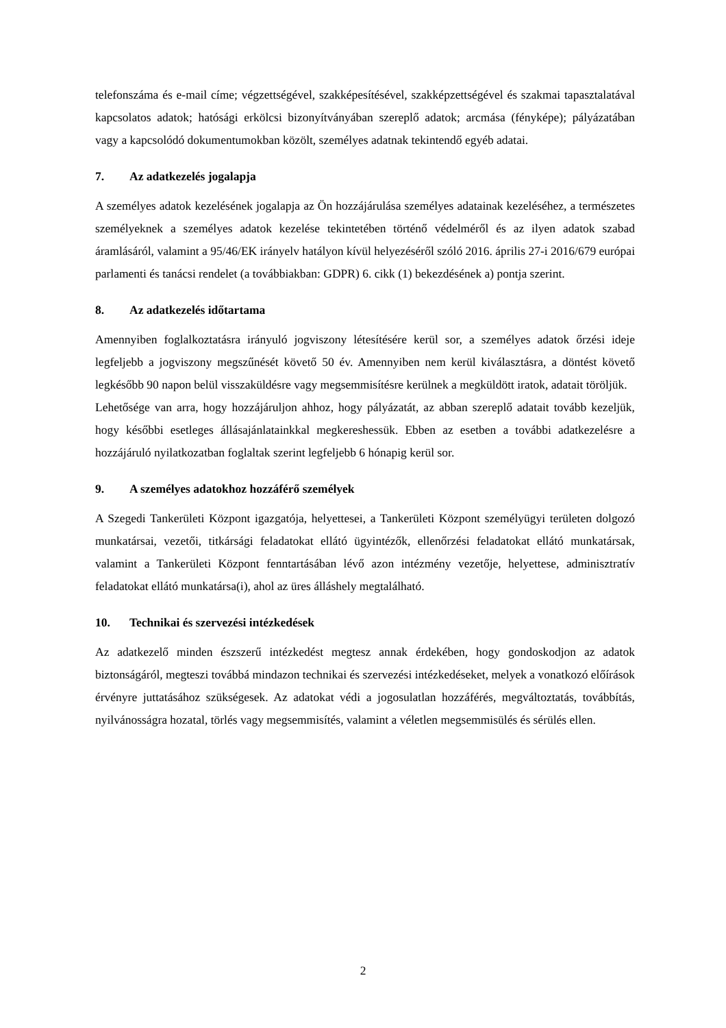telefonszáma és e-mail címe; végzettségével, szakképesítésével, szakképzettségével és szakmai tapasztalatával kapcsolatos adatok; hatósági erkölcsi bizonyítványában szereplő adatok; arcmása (fényképe); pályázatában vagy a kapcsolódó dokumentumokban közölt, személyes adatnak tekintendő egyéb adatai.
7. Az adatkezelés jogalapja
A személyes adatok kezelésének jogalapja az Ön hozzájárulása személyes adatainak kezeléséhez, a természetes személyeknek a személyes adatok kezelése tekintetében történő védelméről és az ilyen adatok szabad áramlásáról, valamint a 95/46/EK irányelv hatályon kívül helyezéséről szóló 2016. április 27-i 2016/679 európai parlamenti és tanácsi rendelet (a továbbiakban: GDPR) 6. cikk (1) bekezdésének a) pontja szerint.
8. Az adatkezelés időtartama
Amennyiben foglalkoztatásra irányuló jogviszony létesítésére kerül sor, a személyes adatok őrzési ideje legfeljebb a jogviszony megszűnését követő 50 év. Amennyiben nem kerül kiválasztásra, a döntést követő legkésőbb 90 napon belül visszaküldésre vagy megsemmisítésre kerülnek a megküldött iratok, adatait töröljük.
Lehetősége van arra, hogy hozzájáruljon ahhoz, hogy pályázatát, az abban szereplő adatait tovább kezeljük, hogy későbbi esetleges állásajánlatainkkal megkereshessük. Ebben az esetben a további adatkezelésre a hozzájáruló nyilatkozatban foglaltak szerint legfeljebb 6 hónapig kerül sor.
9. A személyes adatokhoz hozzáférő személyek
A Szegedi Tankerületi Központ igazgatója, helyettesei, a Tankerületi Központ személyügyi területen dolgozó munkatársai, vezetői, titkársági feladatokat ellátó ügyintézők, ellenőrzési feladatokat ellátó munkatársak, valamint a Tankerületi Központ fenntartásában lévő azon intézmény vezetője, helyettese, adminisztratív feladatokat ellátó munkatársa(i), ahol az üres álláshely megtalálható.
10. Technikai és szervezési intézkedések
Az adatkezelő minden észszerű intézkedést megtesz annak érdekében, hogy gondoskodjon az adatok biztonságáról, megteszi továbbá mindazon technikai és szervezési intézkedéseket, melyek a vonatkozó előírások érvényre juttatásához szükségesek. Az adatokat védi a jogosulatlan hozzáférés, megváltoztatás, továbbítás, nyilvánosságra hozatal, törlés vagy megsemmisítés, valamint a véletlen megsemmisülés és sérülés ellen.
2